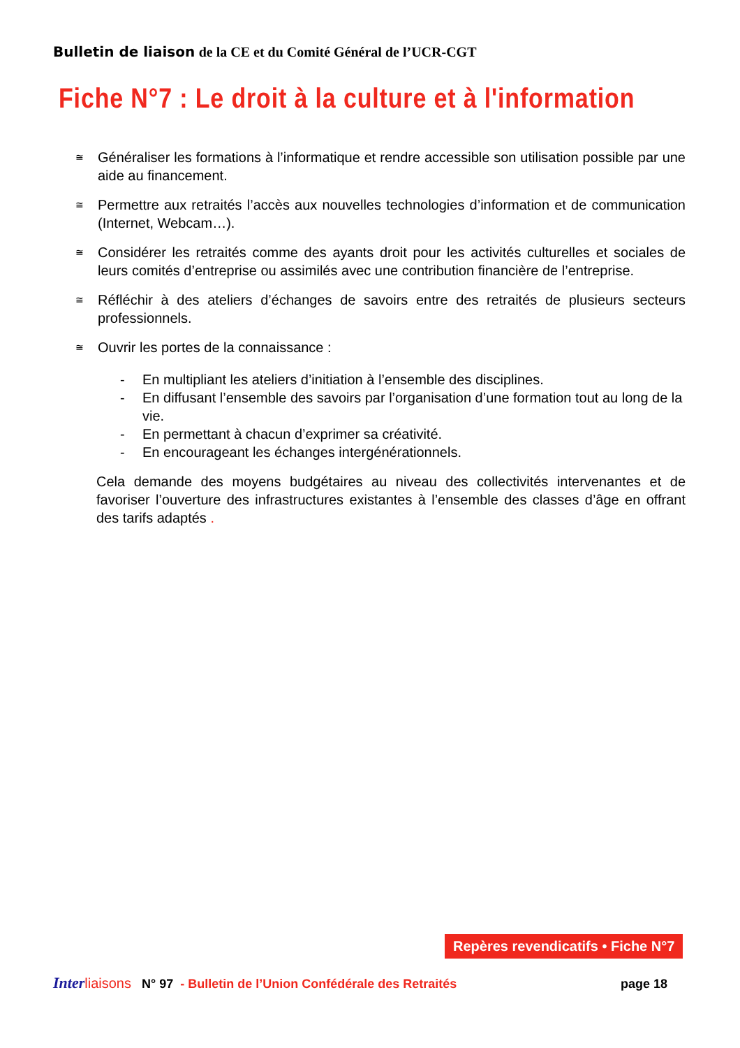Bulletin de liaison de la CE et du Comité Général de l’UCR-CGT
Fiche N°7 : Le droit à la culture et à l'information
≅ Généraliser les formations à l’informatique et rendre accessible son utilisation possible par une aide au financement.
≅ Permettre aux retraités l’accès aux nouvelles technologies d’information et de communication (Internet, Webcam…).
≅ Considérer les retraités comme des ayants droit pour les activités culturelles et sociales de leurs comités d’entreprise ou assimilés avec une contribution financière de l’entreprise.
≅ Réfléchir à des ateliers d’échanges de savoirs entre des retraités de plusieurs secteurs professionnels.
≅ Ouvrir les portes de la connaissance :
- En multipliant les ateliers d’initiation à l’ensemble des disciplines.
- En diffusant l’ensemble des savoirs par l’organisation d’une formation tout au long de la vie.
- En permettant à chacun d’exprimer sa créativité.
- En encourageant les échanges intergénérationnels.
Cela demande des moyens budgétaires au niveau des collectivités intervenantes et de favoriser l’ouverture des infrastructures existantes à l’ensemble des classes d’âge en offrant des tarifs adaptés .
Repères revendicatifs • Fiche N°7
Inter liaisons N° 97 - Bulletin de l’Union Confédérale des Retraités page 18